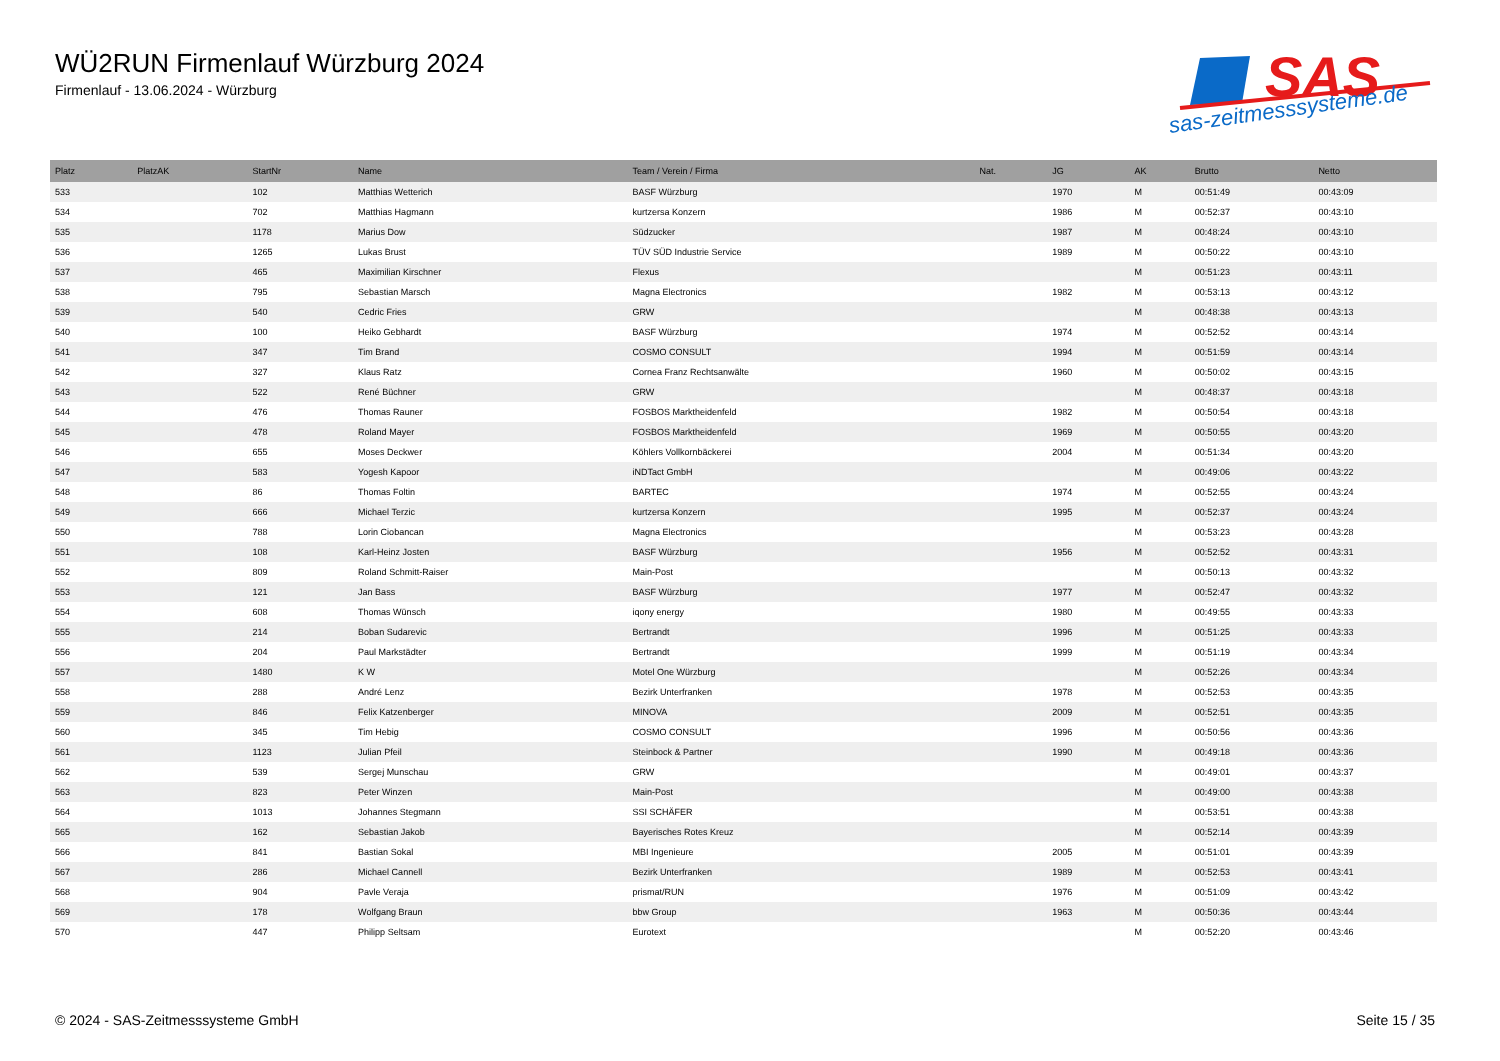WÜ2RUN Firmenlauf Würzburg 2024
Firmenlauf - 13.06.2024 - Würzburg
SAS
sas-zeitmesssysteme.de
| Platz | PlatzAK | StartNr | Name | Team / Verein / Firma | Nat. | JG | AK | Brutto | Netto |
| --- | --- | --- | --- | --- | --- | --- | --- | --- | --- |
| 533 | | 102 | Matthias Wetterich | BASF Würzburg | | 1970 | M | 00:51:49 | 00:43:09 |
| 534 | | 702 | Matthias Hagmann | kurtzersa Konzern | | 1986 | M | 00:52:37 | 00:43:10 |
| 535 | | 1178 | Marius Dow | Südzucker | | 1987 | M | 00:48:24 | 00:43:10 |
| 536 | | 1265 | Lukas Brust | TÜV SÜD Industrie Service | | 1989 | M | 00:50:22 | 00:43:10 |
| 537 | | 465 | Maximilian Kirschner | Flexus | | | M | 00:51:23 | 00:43:11 |
| 538 | | 795 | Sebastian Marsch | Magna Electronics | | 1982 | M | 00:53:13 | 00:43:12 |
| 539 | | 540 | Cedric Fries | GRW | | | M | 00:48:38 | 00:43:13 |
| 540 | | 100 | Heiko Gebhardt | BASF Würzburg | | 1974 | M | 00:52:52 | 00:43:14 |
| 541 | | 347 | Tim Brand | COSMO CONSULT | | 1994 | M | 00:51:59 | 00:43:14 |
| 542 | | 327 | Klaus Ratz | Cornea Franz Rechtsanwälte | | 1960 | M | 00:50:02 | 00:43:15 |
| 543 | | 522 | René Büchner | GRW | | | M | 00:48:37 | 00:43:18 |
| 544 | | 476 | Thomas Rauner | FOSBOS Marktheidenfeld | | 1982 | M | 00:50:54 | 00:43:18 |
| 545 | | 478 | Roland Mayer | FOSBOS Marktheidenfeld | | 1969 | M | 00:50:55 | 00:43:20 |
| 546 | | 655 | Moses Deckwer | Köhlers Vollkornbäckerei | | 2004 | M | 00:51:34 | 00:43:20 |
| 547 | | 583 | Yogesh Kapoor | iNDTact GmbH | | | M | 00:49:06 | 00:43:22 |
| 548 | | 86 | Thomas Foltin | BARTEC | | 1974 | M | 00:52:55 | 00:43:24 |
| 549 | | 666 | Michael Terzic | kurtzersa Konzern | | 1995 | M | 00:52:37 | 00:43:24 |
| 550 | | 788 | Lorin Ciobancan | Magna Electronics | | | M | 00:53:23 | 00:43:28 |
| 551 | | 108 | Karl-Heinz Josten | BASF Würzburg | | 1956 | M | 00:52:52 | 00:43:31 |
| 552 | | 809 | Roland Schmitt-Raiser | Main-Post | | | M | 00:50:13 | 00:43:32 |
| 553 | | 121 | Jan Bass | BASF Würzburg | | 1977 | M | 00:52:47 | 00:43:32 |
| 554 | | 608 | Thomas Wünsch | iqony energy | | 1980 | M | 00:49:55 | 00:43:33 |
| 555 | | 214 | Boban Sudarevic | Bertrandt | | 1996 | M | 00:51:25 | 00:43:33 |
| 556 | | 204 | Paul Markstädter | Bertrandt | | 1999 | M | 00:51:19 | 00:43:34 |
| 557 | | 1480 | K W | Motel One Würzburg | | | M | 00:52:26 | 00:43:34 |
| 558 | | 288 | André Lenz | Bezirk Unterfranken | | 1978 | M | 00:52:53 | 00:43:35 |
| 559 | | 846 | Felix Katzenberger | MINOVA | | 2009 | M | 00:52:51 | 00:43:35 |
| 560 | | 345 | Tim Hebig | COSMO CONSULT | | 1996 | M | 00:50:56 | 00:43:36 |
| 561 | | 1123 | Julian Pfeil | Steinbock & Partner | | 1990 | M | 00:49:18 | 00:43:36 |
| 562 | | 539 | Sergej Munschau | GRW | | | M | 00:49:01 | 00:43:37 |
| 563 | | 823 | Peter Winzen | Main-Post | | | M | 00:49:00 | 00:43:38 |
| 564 | | 1013 | Johannes Stegmann | SSI SCHÄFER | | | M | 00:53:51 | 00:43:38 |
| 565 | | 162 | Sebastian Jakob | Bayerisches Rotes Kreuz | | | M | 00:52:14 | 00:43:39 |
| 566 | | 841 | Bastian Sokal | MBI Ingenieure | | 2005 | M | 00:51:01 | 00:43:39 |
| 567 | | 286 | Michael Cannell | Bezirk Unterfranken | | 1989 | M | 00:52:53 | 00:43:41 |
| 568 | | 904 | Pavle Veraja | prismat/RUN | | 1976 | M | 00:51:09 | 00:43:42 |
| 569 | | 178 | Wolfgang Braun | bbw Group | | 1963 | M | 00:50:36 | 00:43:44 |
| 570 | | 447 | Philipp Seltsam | Eurotext | | | M | 00:52:20 | 00:43:46 |
© 2024 - SAS-Zeitmesssysteme GmbH Seite 15 / 35